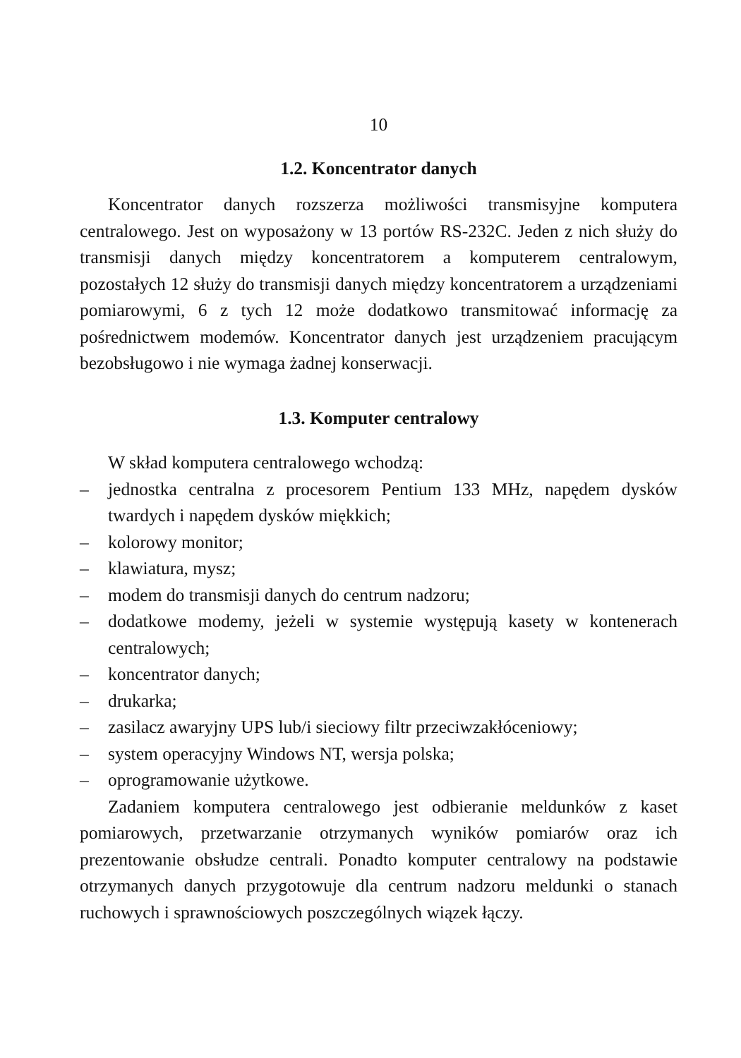10
1.2. Koncentrator danych
Koncentrator danych rozszerza możliwości transmisyjne komputera centralowego. Jest on wyposażony w 13 portów RS-232C. Jeden z nich służy do transmisji danych między koncentratorem a komputerem centralowym, pozostałych 12 służy do transmisji danych między koncentratorem a urządzeniami pomiarowymi, 6 z tych 12 może dodatkowo transmitować informację za pośrednictwem modemów. Koncentrator danych jest urządzeniem pracującym bezobsługowo i nie wymaga żadnej konserwacji.
1.3. Komputer centralowy
W skład komputera centralowego wchodzą:
– jednostka centralna z procesorem Pentium 133 MHz, napędem dysków twardych i napędem dysków miękkich;
– kolorowy monitor;
– klawiatura, mysz;
– modem do transmisji danych do centrum nadzoru;
– dodatkowe modemy, jeżeli w systemie występują kasety w kontenerach centralowych;
– koncentrator danych;
– drukarka;
– zasilacz awaryjny UPS lub/i sieciowy filtr przeciwzakłóceniowy;
– system operacyjny Windows NT, wersja polska;
– oprogramowanie użytkowe.
Zadaniem komputera centralowego jest odbieranie meldunków z kaset pomiarowych, przetwarzanie otrzymanych wyników pomiarów oraz ich prezentowanie obsłudze centrali. Ponadto komputer centralowy na podstawie otrzymanych danych przygotowuje dla centrum nadzoru meldunki o stanach ruchowych i sprawnościowych poszczególnych wiązek łączy.